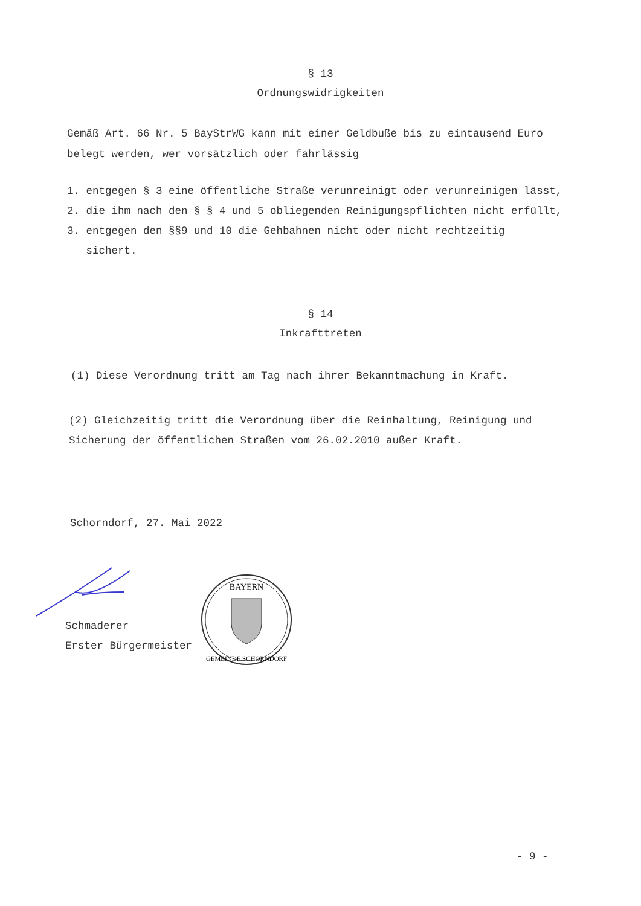§ 13
Ordnungswidrigkeiten
Gemäß Art. 66 Nr. 5 BayStrWG kann mit einer Geldbuße bis zu eintausend Euro belegt werden, wer vorsätzlich oder fahrlässig
1. entgegen § 3 eine öffentliche Straße verunreinigt oder verunreinigen lässt,
2. die ihm nach den § § 4 und 5 obliegenden Reinigungspflichten nicht erfüllt,
3. entgegen den §§9 und 10 die Gehbahnen nicht oder nicht rechtzeitig
sichert.
§ 14
Inkrafttreten
(1) Diese Verordnung tritt am Tag nach ihrer Bekanntmachung in Kraft.
(2) Gleichzeitig tritt die Verordnung über die Reinhaltung, Reinigung und Sicherung der öffentlichen Straßen vom 26.02.2010 außer Kraft.
Schorndorf, 27. Mai 2022
Schmaderer
Erster Bürgermeister
BAYERN
GEMEINDE SCHORNDORF
- 9 -